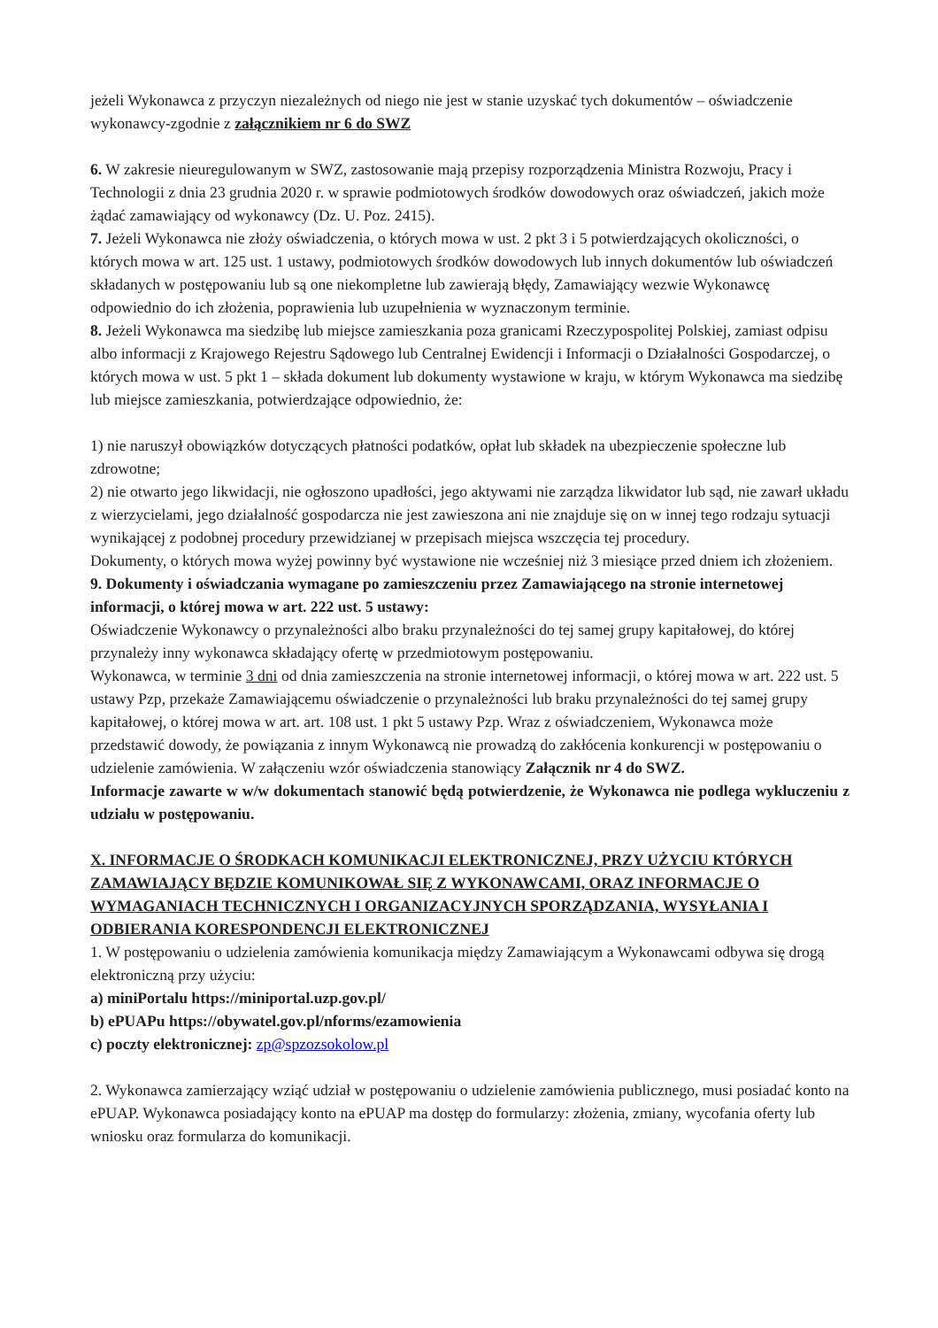jeżeli Wykonawca z przyczyn niezależnych od niego nie jest w stanie uzyskać tych dokumentów – oświadczenie wykonawcy-zgodnie z załącznikiem nr 6 do SWZ
6. W zakresie nieuregulowanym w SWZ, zastosowanie mają przepisy rozporządzenia Ministra Rozwoju, Pracy i Technologii z dnia 23 grudnia 2020 r. w sprawie podmiotowych środków dowodowych oraz oświadczeń, jakich może żądać zamawiający od wykonawcy (Dz. U. Poz. 2415).
7. Jeżeli Wykonawca nie złoży oświadczenia, o których mowa w ust. 2 pkt 3 i 5 potwierdzających okoliczności, o których mowa w art. 125 ust. 1 ustawy, podmiotowych środków dowodowych lub innych dokumentów lub oświadczeń składanych w postępowaniu lub są one niekompletne lub zawierają błędy, Zamawiający wezwie Wykonawcę odpowiednio do ich złożenia, poprawienia lub uzupełnienia w wyznaczonym terminie.
8. Jeżeli Wykonawca ma siedzibę lub miejsce zamieszkania poza granicami Rzeczypospolitej Polskiej, zamiast odpisu albo informacji z Krajowego Rejestru Sądowego lub Centralnej Ewidencji i Informacji o Działalności Gospodarczej, o których mowa w ust. 5 pkt 1 – składa dokument lub dokumenty wystawione w kraju, w którym Wykonawca ma siedzibę lub miejsce zamieszkania, potwierdzające odpowiednio, że:
1) nie naruszył obowiązków dotyczących płatności podatków, opłat lub składek na ubezpieczenie społeczne lub zdrowotne;
2) nie otwarto jego likwidacji, nie ogłoszono upadłości, jego aktywami nie zarządza likwidator lub sąd, nie zawarł układu z wierzycielami, jego działalność gospodarcza nie jest zawieszona ani nie znajduje się on w innej tego rodzaju sytuacji wynikającej z podobnej procedury przewidzianej w przepisach miejsca wszczęcia tej procedury.
Dokumenty, o których mowa wyżej powinny być wystawione nie wcześniej niż 3 miesiące przed dniem ich złożeniem.
9. Dokumenty i oświadczania wymagane po zamieszczeniu przez Zamawiającego na stronie internetowej informacji, o której mowa w art. 222 ust. 5 ustawy:
Oświadczenie Wykonawcy o przynależności albo braku przynależności do tej samej grupy kapitałowej, do której przynależy inny wykonawca składający ofertę w przedmiotowym postępowaniu.
Wykonawca, w terminie 3 dni od dnia zamieszczenia na stronie internetowej informacji, o której mowa w art. 222 ust. 5 ustawy Pzp, przekaże Zamawiającemu oświadczenie o przynależności lub braku przynależności do tej samej grupy kapitałowej, o której mowa w art. art. 108 ust. 1 pkt 5 ustawy Pzp. Wraz z oświadczeniem, Wykonawca może przedstawić dowody, że powiązania z innym Wykonawcą nie prowadzą do zakłócenia konkurencji w postępowaniu o udzielenie zamówienia. W załączeniu wzór oświadczenia stanowiący Załącznik nr 4 do SWZ.
Informacje zawarte w w/w dokumentach stanowić będą potwierdzenie, że Wykonawca nie podlega wykluczeniu z udziału w postępowaniu.
X. INFORMACJE O ŚRODKACH KOMUNIKACJI ELEKTRONICZNEJ, PRZY UŻYCIU KTÓRYCH ZAMAWIAJĄCY BĘDZIE KOMUNIKOWAŁ SIĘ Z WYKONAWCAMI, ORAZ INFORMACJE O WYMAGANIACH TECHNICZNYCH I ORGANIZACYJNYCH SPORZĄDZANIA, WYSYŁANIA I ODBIERANIA KORESPONDENCJI ELEKTRONICZNEJ
1. W postępowaniu o udzielenia zamówienia komunikacja między Zamawiającym a Wykonawcami odbywa się drogą elektroniczną przy użyciu:
a) miniPortalu https://miniportal.uzp.gov.pl/
b) ePUAPu https://obywatel.gov.pl/nforms/ezamowienia
c) poczty elektronicznej: zp@spzozsokolow.pl
2. Wykonawca zamierzający wziąć udział w postępowaniu o udzielenie zamówienia publicznego, musi posiadać konto na ePUAP. Wykonawca posiadający konto na ePUAP ma dostęp do formularzy: złożenia, zmiany, wycofania oferty lub wniosku oraz formularza do komunikacji.